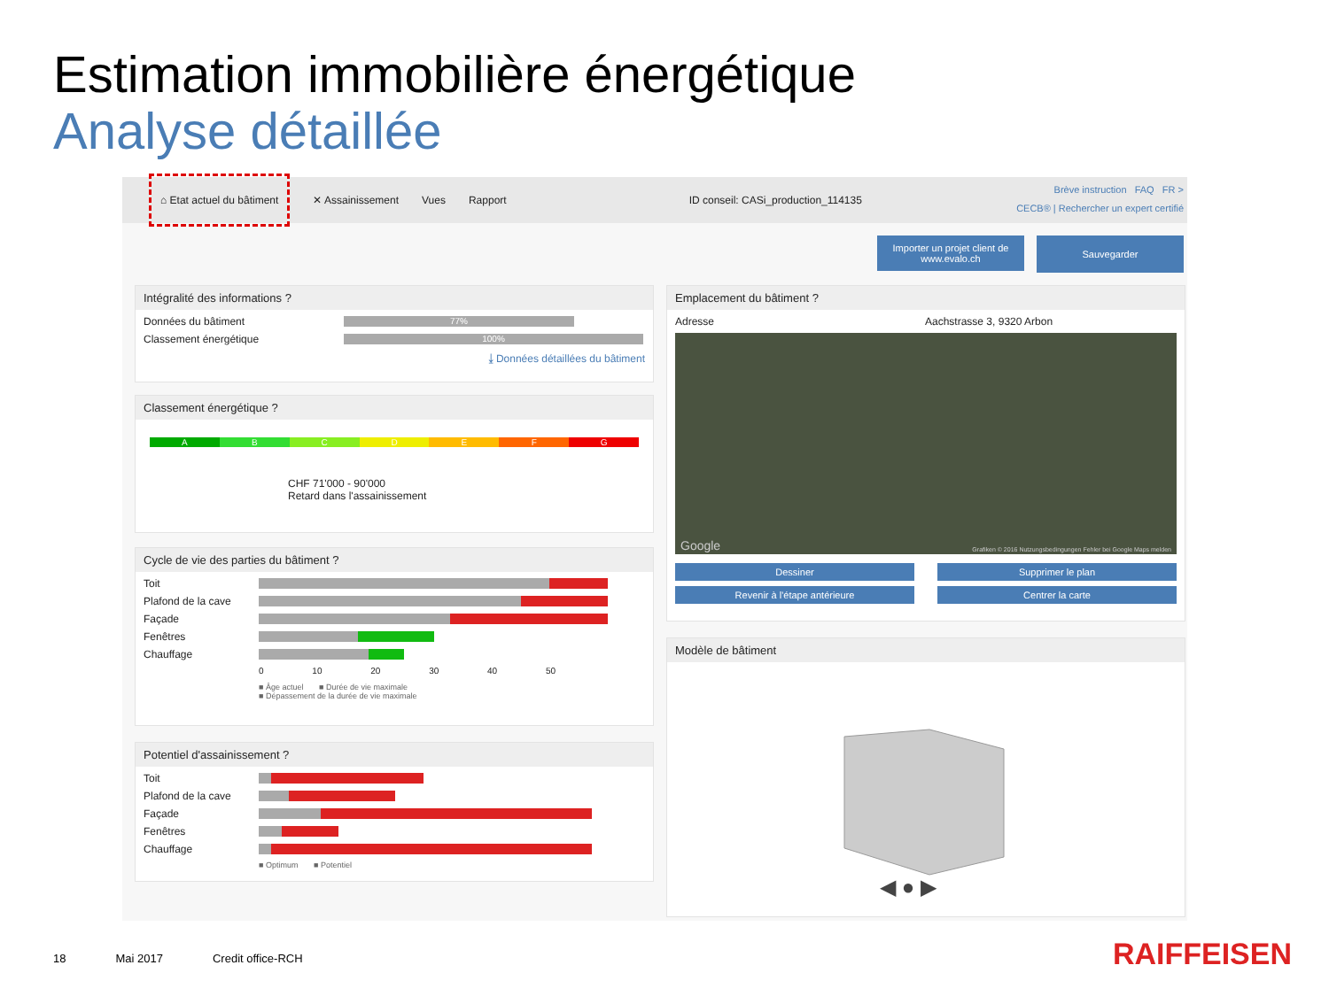Estimation immobilière énergétique
Analyse détaillée
⌂ Etat actuel du bâtiment ✕ Assainissement Vues Rapport ID conseil: CASi_production_114135
Brève instruction FAQ FR >
CECB® | Rechercher un expert certifié
Importer un projet client de www.evalo.ch
Sauvegarder
Intégralité des informations ?
Données du bâtiment
77%
Classement énergétique
100%
⤓ Données détaillées du bâtiment
Classement énergétique ?
A B C D E F G
CHF 71'000 - 90'000
Retard dans l'assainissement
Cycle de vie des parties du bâtiment ?
Toit
Plafond de la cave
Façade
Fenêtres
Chauffage
0 10 20 30 40 50
■ Âge actuel ■ Durée de vie maximale
■ Dépassement de la durée de vie maximale
Potentiel d'assainissement ?
Toit
Plafond de la cave
Façade
Fenêtres
Chauffage
■ Optimum ■ Potentiel
Emplacement du bâtiment ?
Adresse Aachstrasse 3, 9320 Arbon
Grafiken © 2016 Nutzungsbedingungen Fehler bei Google Maps melden Google
Dessiner
Supprimer le plan
Revenir à l'étape antérieure
Centrer la carte
Modèle de bâtiment
◀ ● ▶
18 Mai 2017 Credit office-RCH RAIFFEISEN